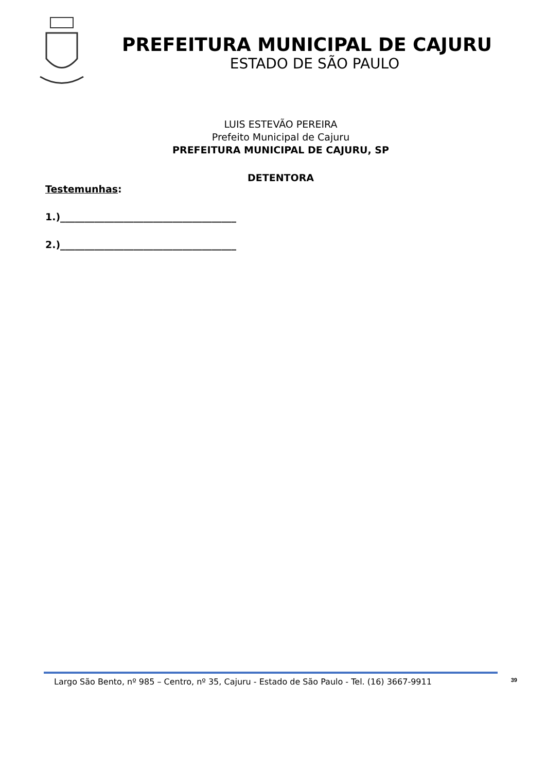PREFEITURA MUNICIPAL DE CAJURU
ESTADO DE SÃO PAULO
LUIS ESTEVÃO PEREIRA
Prefeito Municipal de Cajuru
PREFEITURA MUNICIPAL DE CAJURU, SP
DETENTORA
Testemunhas:
1.)____________________________________
2.)____________________________________
Largo São Bento, nº 985 – Centro, nº 35, Cajuru - Estado de São Paulo - Tel. (16) 3667-9911 39